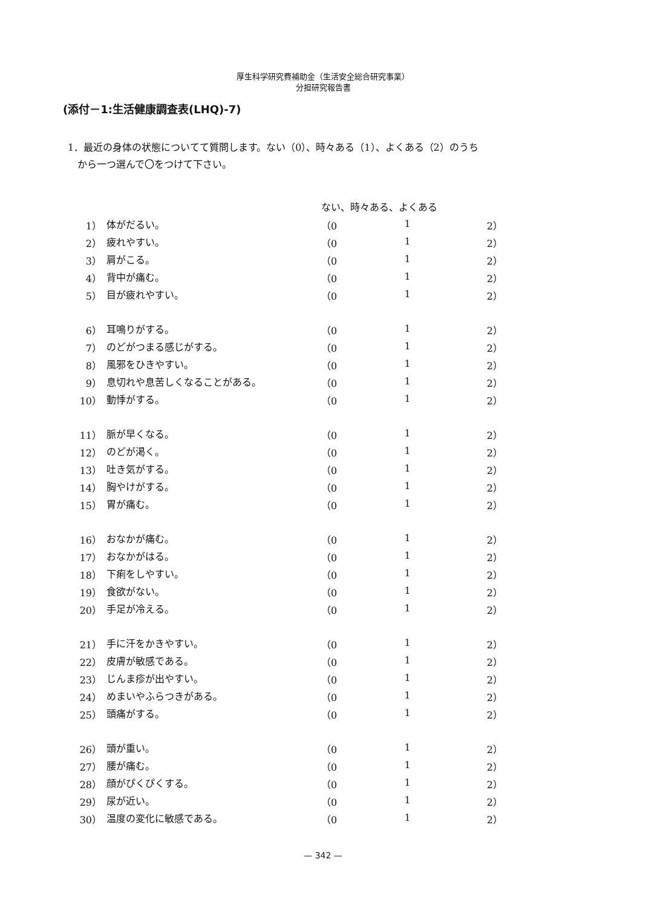厚生科学研究費補助金（生活安全総合研究事業）
分担研究報告書
(添付－1:生活健康調査表(LHQ)-7)
1．最近の身体の状態についてて質問します。ない（0）、時々ある（1）、よくある（2）のうち
から一つ選んで〇をつけて下さい。
| | | ない、時々ある、よくある | | |
| --- | --- | --- | --- | --- |
| 1） | 体がだるい。 | （0 | 1 | 2） |
| 2） | 疲れやすい。 | （0 | 1 | 2） |
| 3） | 肩がこる。 | （0 | 1 | 2） |
| 4） | 背中が痛む。 | （0 | 1 | 2） |
| 5） | 目が疲れやすい。 | （0 | 1 | 2） |
| 6） | 耳鳴りがする。 | （0 | 1 | 2） |
| 7） | のどがつまる感じがする。 | （0 | 1 | 2） |
| 8） | 風邪をひきやすい。 | （0 | 1 | 2） |
| 9） | 息切れや息苦しくなることがある。 | （0 | 1 | 2） |
| 10） | 動悸がする。 | （0 | 1 | 2） |
| 11） | 脈が早くなる。 | （0 | 1 | 2） |
| 12） | のどが渇く。 | （0 | 1 | 2） |
| 13） | 吐き気がする。 | （0 | 1 | 2） |
| 14） | 胸やけがする。 | （0 | 1 | 2） |
| 15） | 胃が痛む。 | （0 | 1 | 2） |
| 16） | おなかが痛む。 | （0 | 1 | 2） |
| 17） | おなかがはる。 | （0 | 1 | 2） |
| 18） | 下痢をしやすい。 | （0 | 1 | 2） |
| 19） | 食欲がない。 | （0 | 1 | 2） |
| 20） | 手足が冷える。 | （0 | 1 | 2） |
| 21） | 手に汗をかきやすい。 | （0 | 1 | 2） |
| 22） | 皮膚が敏感である。 | （0 | 1 | 2） |
| 23） | じんま疹が出やすい。 | （0 | 1 | 2） |
| 24） | めまいやふらつきがある。 | （0 | 1 | 2） |
| 25） | 頭痛がする。 | （0 | 1 | 2） |
| 26） | 頭が重い。 | （0 | 1 | 2） |
| 27） | 腰が痛む。 | （0 | 1 | 2） |
| 28） | 顔がぴくぴくする。 | （0 | 1 | 2） |
| 29） | 尿が近い。 | （0 | 1 | 2） |
| 30） | 温度の変化に敏感である。 | （0 | 1 | 2） |
— 342 —